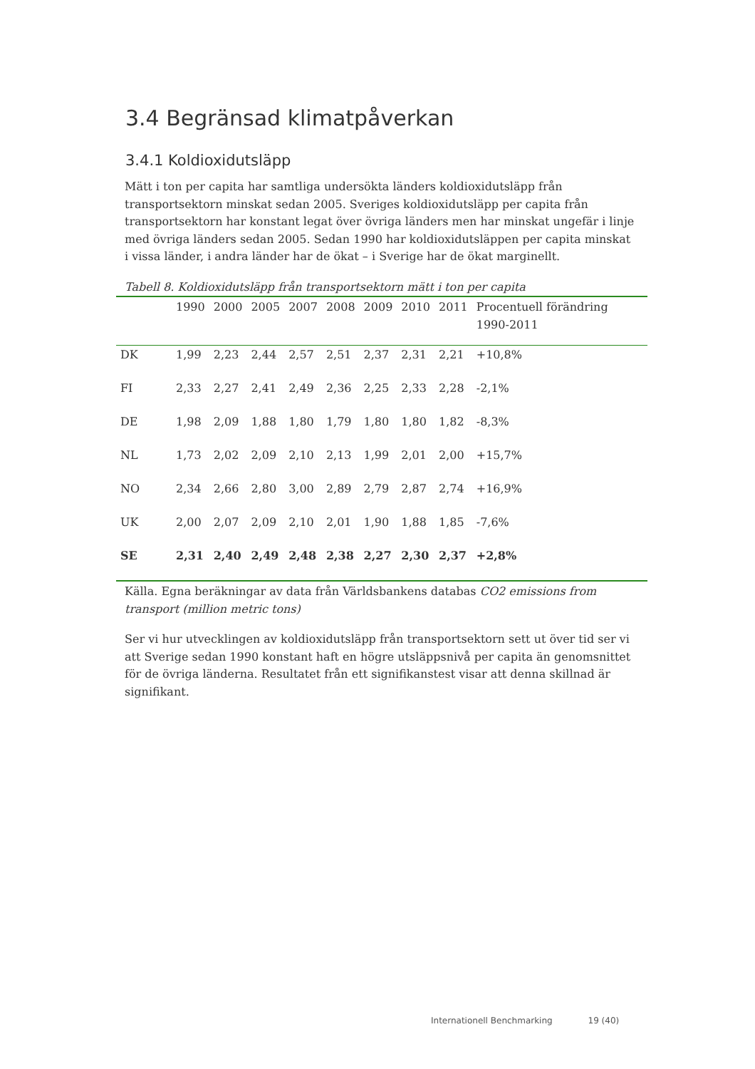3.4 Begränsad klimatpåverkan
3.4.1 Koldioxidutsläpp
Mätt i ton per capita har samtliga undersökta länders koldioxidutsläpp från transportsektorn minskat sedan 2005. Sveriges koldioxidutsläpp per capita från transportsektorn har konstant legat över övriga länders men har minskat ungefär i linje med övriga länders sedan 2005. Sedan 1990 har koldioxidutsläppen per capita minskat i vissa länder, i andra länder har de ökat – i Sverige har de ökat marginellt.
Tabell 8. Koldioxidutsläpp från transportsektorn mätt i ton per capita
| | 1990 | 2000 | 2005 | 2007 | 2008 | 2009 | 2010 | 2011 | Procentuell förändring 1990-2011 |
| --- | --- | --- | --- | --- | --- | --- | --- | --- | --- |
| DK | 1,99 | 2,23 | 2,44 | 2,57 | 2,51 | 2,37 | 2,31 | 2,21 | +10,8% |
| FI | 2,33 | 2,27 | 2,41 | 2,49 | 2,36 | 2,25 | 2,33 | 2,28 | -2,1% |
| DE | 1,98 | 2,09 | 1,88 | 1,80 | 1,79 | 1,80 | 1,80 | 1,82 | -8,3% |
| NL | 1,73 | 2,02 | 2,09 | 2,10 | 2,13 | 1,99 | 2,01 | 2,00 | +15,7% |
| NO | 2,34 | 2,66 | 2,80 | 3,00 | 2,89 | 2,79 | 2,87 | 2,74 | +16,9% |
| UK | 2,00 | 2,07 | 2,09 | 2,10 | 2,01 | 1,90 | 1,88 | 1,85 | -7,6% |
| SE | 2,31 | 2,40 | 2,49 | 2,48 | 2,38 | 2,27 | 2,30 | 2,37 | +2,8% |
Källa. Egna beräkningar av data från Världsbankens databas CO2 emissions from transport (million metric tons)
Ser vi hur utvecklingen av koldioxidutsläpp från transportsektorn sett ut över tid ser vi att Sverige sedan 1990 konstant haft en högre utsläppsnivå per capita än genomsnittet för de övriga länderna. Resultatet från ett signifikanstest visar att denna skillnad är signifikant.
Internationell Benchmarking 19 (40)